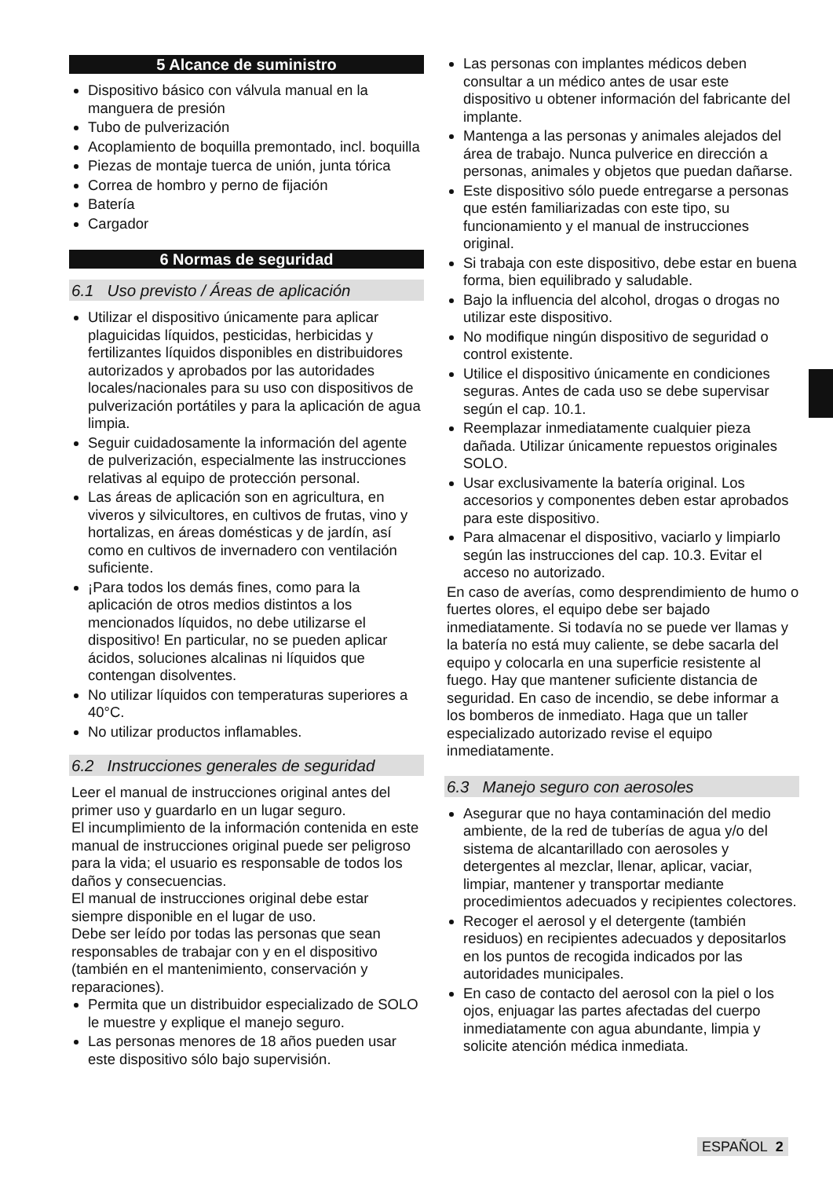5 Alcance de suministro
Dispositivo básico con válvula manual en la manguera de presión
Tubo de pulverización
Acoplamiento de boquilla premontado, incl. boquilla
Piezas de montaje tuerca de unión, junta tórica
Correa de hombro y perno de fijación
Batería
Cargador
6 Normas de seguridad
6.1 Uso previsto / Áreas de aplicación
Utilizar el dispositivo únicamente para aplicar plaguicidas líquidos, pesticidas, herbicidas y fertilizantes líquidos disponibles en distribuidores autorizados y aprobados por las autoridades locales/nacionales para su uso con dispositivos de pulverización portátiles y para la aplicación de agua limpia.
Seguir cuidadosamente la información del agente de pulverización, especialmente las instrucciones relativas al equipo de protección personal.
Las áreas de aplicación son en agricultura, en viveros y silvicultores, en cultivos de frutas, vino y hortalizas, en áreas domésticas y de jardín, así como en cultivos de invernadero con ventilación suficiente.
¡Para todos los demás fines, como para la aplicación de otros medios distintos a los mencionados líquidos, no debe utilizarse el dispositivo! En particular, no se pueden aplicar ácidos, soluciones alcalinas ni líquidos que contengan disolventes.
No utilizar líquidos con temperaturas superiores a 40°C.
No utilizar productos inflamables.
6.2 Instrucciones generales de seguridad
Leer el manual de instrucciones original antes del primer uso y guardarlo en un lugar seguro.
El incumplimiento de la información contenida en este manual de instrucciones original puede ser peligroso para la vida; el usuario es responsable de todos los daños y consecuencias.
El manual de instrucciones original debe estar siempre disponible en el lugar de uso.
Debe ser leído por todas las personas que sean responsables de trabajar con y en el dispositivo (también en el mantenimiento, conservación y reparaciones).
Permita que un distribuidor especializado de SOLO le muestre y explique el manejo seguro.
Las personas menores de 18 años pueden usar este dispositivo sólo bajo supervisión.
Las personas con implantes médicos deben consultar a un médico antes de usar este dispositivo u obtener información del fabricante del implante.
Mantenga a las personas y animales alejados del área de trabajo. Nunca pulverice en dirección a personas, animales y objetos que puedan dañarse.
Este dispositivo sólo puede entregarse a personas que estén familiarizadas con este tipo, su funcionamiento y el manual de instrucciones original.
Si trabaja con este dispositivo, debe estar en buena forma, bien equilibrado y saludable.
Bajo la influencia del alcohol, drogas o drogas no utilizar este dispositivo.
No modifique ningún dispositivo de seguridad o control existente.
Utilice el dispositivo únicamente en condiciones seguras. Antes de cada uso se debe supervisar según el cap. 10.1.
Reemplazar inmediatamente cualquier pieza dañada. Utilizar únicamente repuestos originales SOLO.
Usar exclusivamente la batería original. Los accesorios y componentes deben estar aprobados para este dispositivo.
Para almacenar el dispositivo, vaciarlo y limpiarlo según las instrucciones del cap. 10.3. Evitar el acceso no autorizado.
En caso de averías, como desprendimiento de humo o fuertes olores, el equipo debe ser bajado inmediatamente. Si todavía no se puede ver llamas y la batería no está muy caliente, se debe sacarla del equipo y colocarla en una superficie resistente al fuego. Hay que mantener suficiente distancia de seguridad. En caso de incendio, se debe informar a los bomberos de inmediato. Haga que un taller especializado autorizado revise el equipo inmediatamente.
6.3 Manejo seguro con aerosoles
Asegurar que no haya contaminación del medio ambiente, de la red de tuberías de agua y/o del sistema de alcantarillado con aerosoles y detergentes al mezclar, llenar, aplicar, vaciar, limpiar, mantener y transportar mediante procedimientos adecuados y recipientes colectores.
Recoger el aerosol y el detergente (también residuos) en recipientes adecuados y depositarlos en los puntos de recogida indicados por las autoridades municipales.
En caso de contacto del aerosol con la piel o los ojos, enjuagar las partes afectadas del cuerpo inmediatamente con agua abundante, limpia y solicite atención médica inmediata.
ESPAÑOL 2